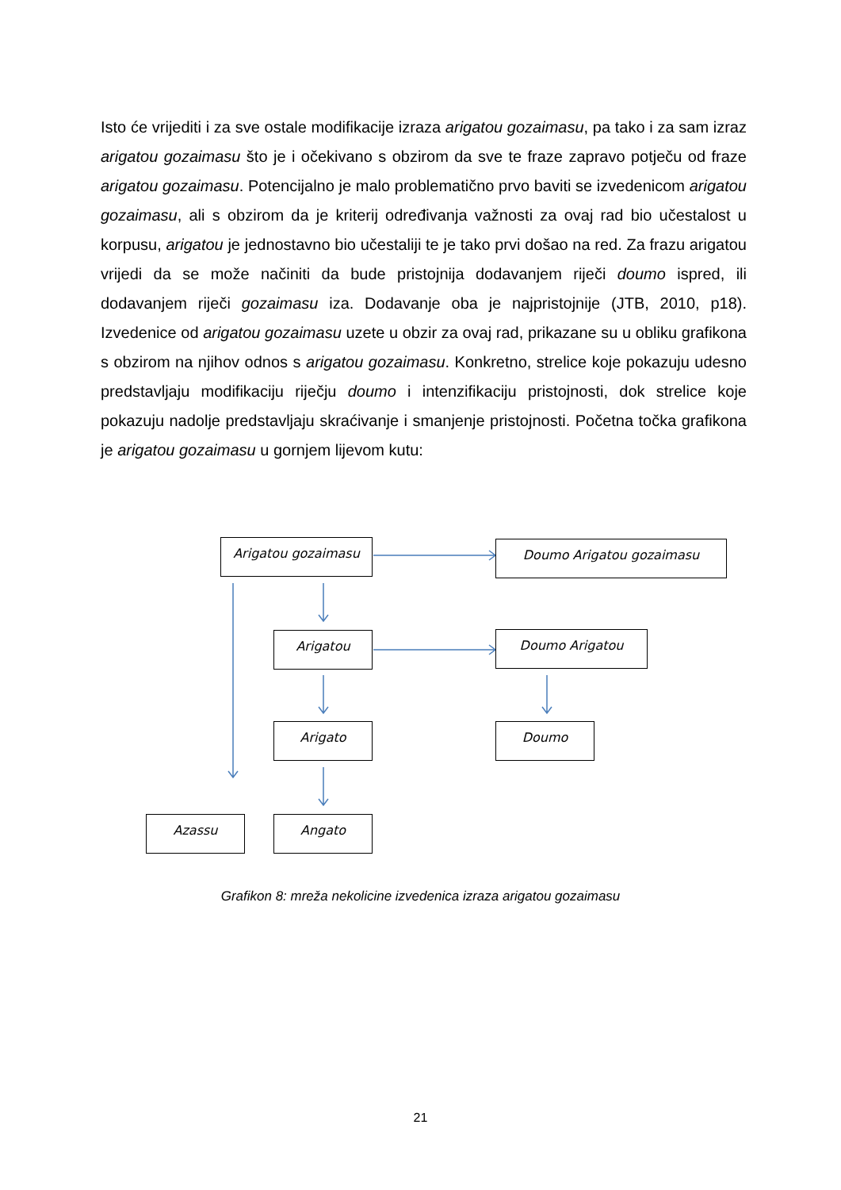Isto će vrijediti i za sve ostale modifikacije izraza arigatou gozaimasu, pa tako i za sam izraz arigatou gozaimasu što je i očekivano s obzirom da sve te fraze zapravo potječu od fraze arigatou gozaimasu. Potencijalno je malo problematično prvo baviti se izvedenicom arigatou gozaimasu, ali s obzirom da je kriterij određivanja važnosti za ovaj rad bio učestalost u korpusu, arigatou je jednostavno bio učestaliji te je tako prvi došao na red. Za frazu arigatou vrijedi da se može načiniti da bude pristojnija dodavanjem riječi doumo ispred, ili dodavanjem riječi gozaimasu iza. Dodavanje oba je najpristojnije (JTB, 2010, p18). Izvedenice od arigatou gozaimasu uzete u obzir za ovaj rad, prikazane su u obliku grafikona s obzirom na njihov odnos s arigatou gozaimasu. Konkretno, strelice koje pokazuju udesno predstavljaju modifikaciju riječju doumo i intenzifikaciju pristojnosti, dok strelice koje pokazuju nadolje predstavljaju skraćivanje i smanjenje pristojnosti. Početna točka grafikona je arigatou gozaimasu u gornjem lijevom kutu:
Arigatou gozaimasu Doumo Arigatou gozaimasu
Arigatou Doumo Arigatou
Arigato Doumo
Azassu Angato
Grafikon 8: mreža nekolicine izvedenica izraza arigatou gozaimasu
21